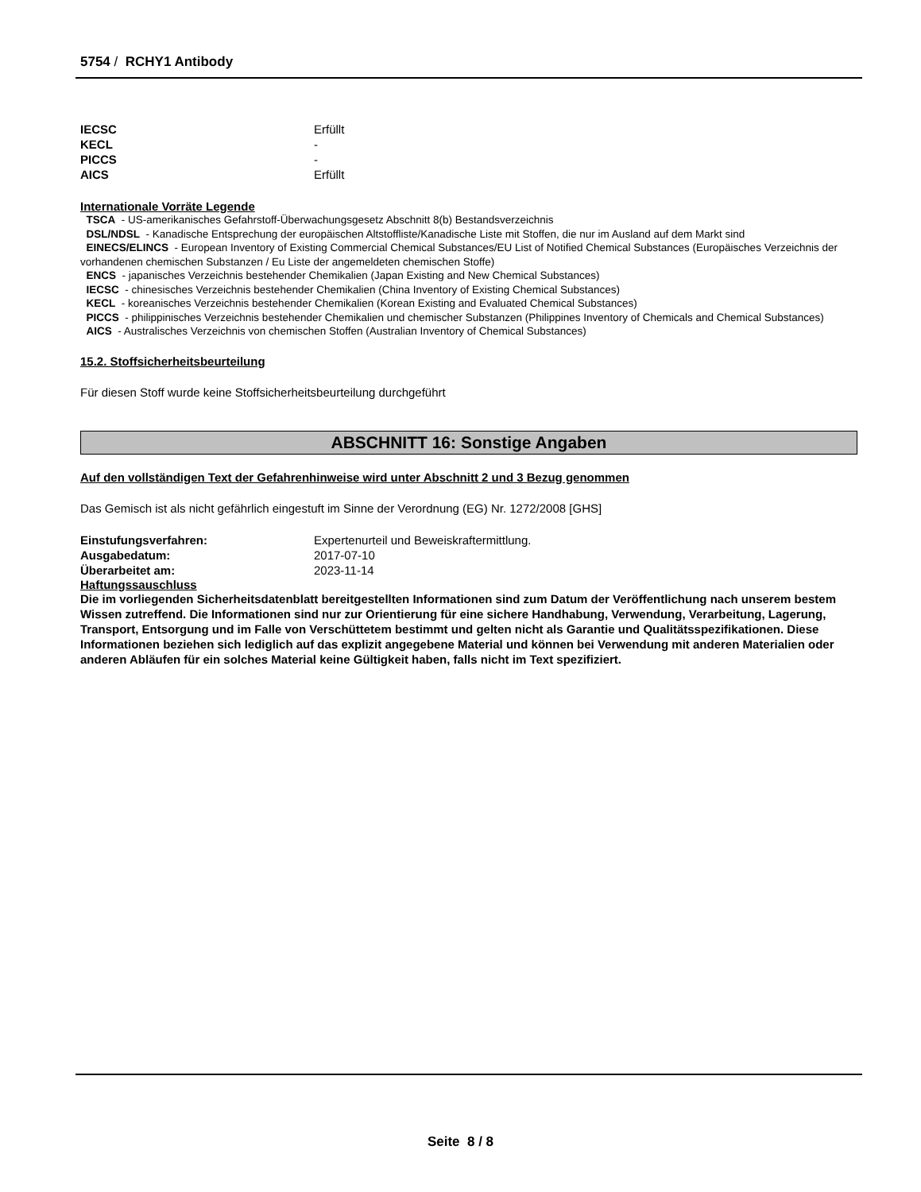5754 / RCHY1 Antibody
IECSC Erfüllt
KECL -
PICCS -
AICS Erfüllt
Internationale Vorräte Legende
TSCA - US-amerikanisches Gefahrstoff-Überwachungsgesetz Abschnitt 8(b) Bestandsverzeichnis
DSL/NDSL - Kanadische Entsprechung der europäischen Altstoffliste/Kanadische Liste mit Stoffen, die nur im Ausland auf dem Markt sind
EINECS/ELINCS - European Inventory of Existing Commercial Chemical Substances/EU List of Notified Chemical Substances (Europäisches Verzeichnis der vorhandenen chemischen Substanzen / Eu Liste der angemeldeten chemischen Stoffe)
ENCS - japanisches Verzeichnis bestehender Chemikalien (Japan Existing and New Chemical Substances)
IECSC - chinesisches Verzeichnis bestehender Chemikalien (China Inventory of Existing Chemical Substances)
KECL - koreanisches Verzeichnis bestehender Chemikalien (Korean Existing and Evaluated Chemical Substances)
PICCS - philippinisches Verzeichnis bestehender Chemikalien und chemischer Substanzen (Philippines Inventory of Chemicals and Chemical Substances)
AICS - Australisches Verzeichnis von chemischen Stoffen (Australian Inventory of Chemical Substances)
15.2. Stoffsicherheitsbeurteilung
Für diesen Stoff wurde keine Stoffsicherheitsbeurteilung durchgeführt
ABSCHNITT 16: Sonstige Angaben
Auf den vollständigen Text der Gefahrenhinweise wird unter Abschnitt 2 und 3 Bezug genommen
Das Gemisch ist als nicht gefährlich eingestuft im Sinne der Verordnung (EG) Nr. 1272/2008 [GHS]
Einstufungsverfahren: Expertenurteil und Beweiskraftermittlung.
Ausgabedatum: 2017-07-10
Überarbeitet am: 2023-11-14
Haftungssauschluss
Die im vorliegenden Sicherheitsdatenblatt bereitgestellten Informationen sind zum Datum der Veröffentlichung nach unserem bestem Wissen zutreffend. Die Informationen sind nur zur Orientierung für eine sichere Handhabung, Verwendung, Verarbeitung, Lagerung, Transport, Entsorgung und im Falle von Verschüttetem bestimmt und gelten nicht als Garantie und Qualitätsspezifikationen. Diese Informationen beziehen sich lediglich auf das explizit angegebene Material und können bei Verwendung mit anderen Materialien oder anderen Abläufen für ein solches Material keine Gültigkeit haben, falls nicht im Text spezifiziert.
Seite 8 / 8